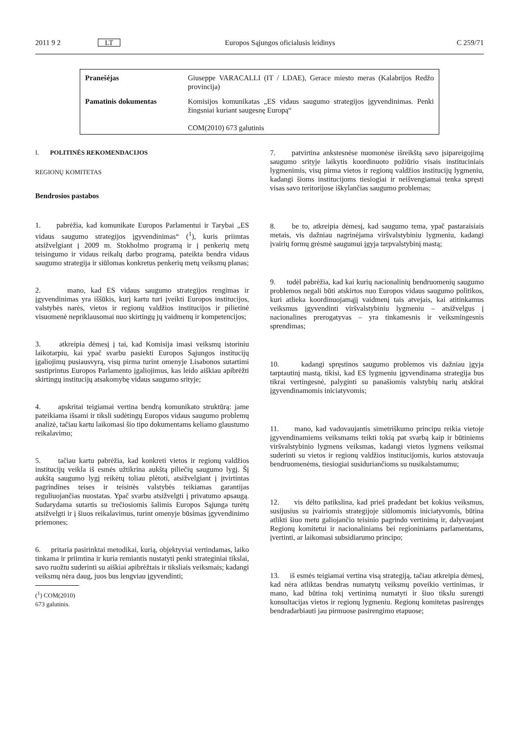2011 9 2 LT Europos Sąjungos oficialusis leidinys C 259/71
| Pranešėjas | Giuseppe VARACALLI (IT / LDAE), Gerace miesto meras (Kalabrijos Redžo provincija) |
| Pamatinis dokumentas | Komisijos komunikatas „ES vidaus saugumo strategijos įgyvendinimas. Penki žingsniai kuriant saugesnę Europą“ COM(2010) 673 galutinis |
I. POLITINĖS REKOMENDACIJOS
REGIONŲ KOMITETAS
Bendrosios pastabos
1. pabrėžia, kad komunikate Europos Parlamentui ir Tarybai „ES vidaus saugumo strategijos įgyvendinimas“ (<sup>1</sup>), kuris priimtas atsižvelgiant į 2009 m. Stokholmo programą ir į penkerių metų teisingumo ir vidaus reikalų darbo programą, pateikta bendra vidaus saugumo strategija ir siūlomas konkretus penkerių metų veiksmų planas;
2. mano, kad ES vidaus saugumo strategijos rengimas ir įgyvendinimas yra iššūkis, kurį kartu turi įveikti Europos institucijos, valstybės narės, vietos ir regionų valdžios institucijos ir pilietinė visuomenė nepriklausomai nuo skirtingų jų vaidmenų ir kompetencijos;
3. atkreipia dėmesį į tai, kad Komisija imasi veiksmų istoriniu laikotarpiu, kai ypač svarbu pasiekti Europos Sąjungos institucijų įgaliojimų pusiausvyrą, visų pirma turint omenyje Lisabonos sutartimi sustiprintus Europos Parlamento įgaliojimus, kas leido aiškiau apibrėžti skirtingų institucijų atsakomybę vidaus saugumo srityje;
4. apskritai teigiamai vertina bendrą komunikato struktūrą: jame pateikiama išsami ir tiksli sudėtingų Europos vidaus saugumo problemų analizė, tačiau kartu laikomasi šio tipo dokumentams keliamo glaustumo reikalavimo;
5. tačiau kartu pabrėžia, kad konkreti vietos ir regionų valdžios institucijų veikla iš esmės užtikrina aukštą piliečių saugumo lygį. Šį aukštą saugumo lygį reikėtų toliau plėtoti, atsižvelgiant į įtvirtintas pagrindines teises ir teisinės valstybės teikiamas garantijas reguliuojančias nuostatas. Ypač svarbu atsižvelgti į privatumo apsaugą. Sudarydama sutartis su trečiosiomis šalimis Europos Sąjunga turėtų atsižvelgti ir į šiuos reikalavimus, turint omenyje būsimas įgyvendinimo priemones;
6. pritaria pasirinktai metodikai, kurią, objektyviai vertindamas, laiko tinkama ir priimtina ir kuria remiantis nustatyti penki strateginiai tikslai, savo ruožtu suderinti su aiškiai apibrėžtais ir tiksliais veiksmais; kadangi veiksmų nėra daug, juos bus lengviau įgyvendinti;
(<sup>1</sup>) COM(2010) 673 galutinis.
7. patvirtina ankstesnėse nuomonėse išreikštą savo įsipareigojimą saugumo srityje laikytis koordinuoto požiūrio visais instituciniais lygmenimis, visų pirma vietos ir regionų valdžios institucijų lygmeniu, kadangi šioms institucijoms tiesiogiai ir neišvengiamai tenka spręsti visas savo teritorijose iškylančias saugumo problemas;
8. be to, atkreipia dėmesį, kad saugumo tema, ypač pastaraisiais metais, vis dažniau nagrinėjama viršvalstybiniu lygmeniu, kadangi įvairių formų grėsmė saugumui įgyja tarpvalstybinį mastą;
9. todėl pabrėžia, kad kai kurių nacionalinių bendruomenių saugumo problemos negali būti atskirtos nuo Europos vidaus saugumo politikos, kuri atlieka koordinuojamąjį vaidmenį tais atvejais, kai atitinkamus veiksmus įgyvendinti viršvalstybiniu lygmeniu – atsižvelgus į nacionalines prerogatyvas – yra tinkamesnis ir veiksmingesnis sprendimas;
10. kadangi spręstinos saugumo problemos vis dažniau įgyja tarptautinį mastą, tikisi, kad ES lygmeniu įgyvendinama strategija bus tikrai vertingesnė, palyginti su panašiomis valstybių narių atskirai įgyvendinamomis iniciatyvomis;
11. mano, kad vadovaujantis simetriškumo principu reikia vietoje įgyvendinamiems veiksmams teikti tokią pat svarbą kaip ir būtiniems viršvalstybinio lygmens veiksmas, kadangi vietos lygmens veiksmai suderinti su vietos ir regionų valdžios institucijomis, kurios atstovauja bendruomenėms, tiesiogiai susiduriančioms su nusikalstamumu;
12. vis dėlto patikslina, kad prieš pradedant bet kokius veiksmus, susijusius su įvairiomis strategijoje siūlomomis iniciatyvomis, būtina atlikti šiuo metu galiojančio teisinio pagrindo vertinimą ir, dalyvaujant Regionų komitetui ir nacionaliniams bei regioniniams parlamentams, įvertinti, ar laikomasi subsidiarumo principo;
13. iš esmės teigiamai vertina visą strategiją, tačiau atkreipia dėmesį, kad nėra atliktas bendras numatytų veiksmų poveikio vertinimas, ir mano, kad būtina tokį vertinimą numatyti ir šiuo tikslu surengti konsultacijas vietos ir regionų lygmeniu. Regionų komitetas pasirengęs bendradarbiauti jau pirmuose pasirengimo etapuose;